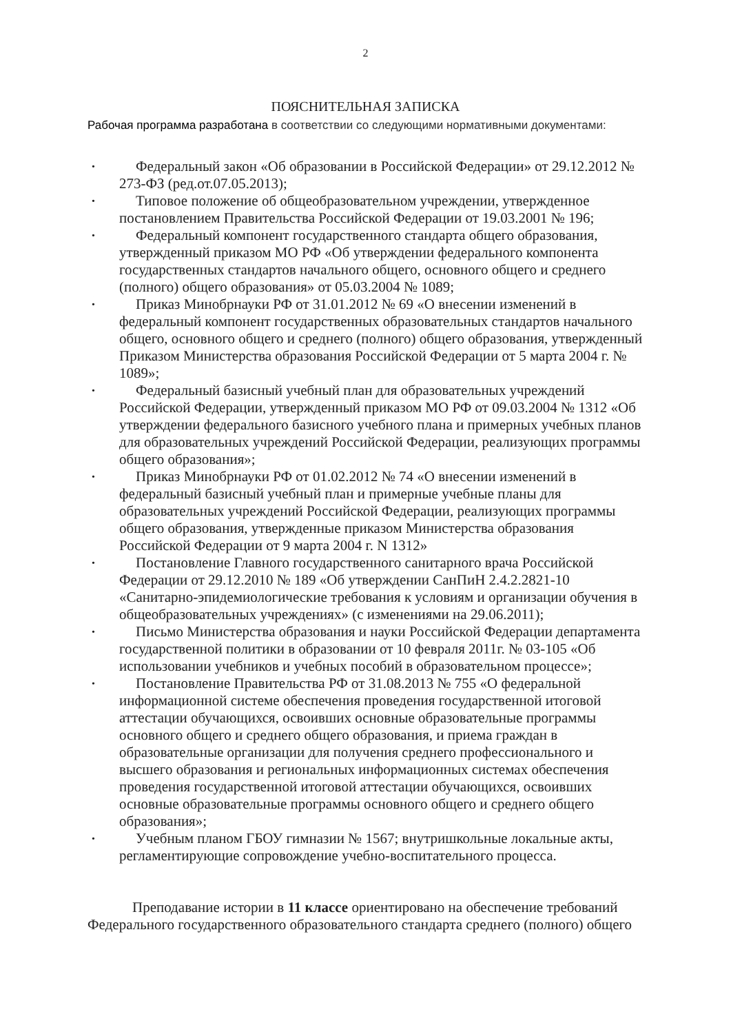2
ПОЯСНИТЕЛЬНАЯ ЗАПИСКА
Рабочая программа разработана в соответствии со следующими нормативными документами:
• Федеральный закон «Об образовании в Российской Федерации» от 29.12.2012 № 273-ФЗ (ред.от.07.05.2013);
• Типовое положение об общеобразовательном учреждении, утвержденное постановлением Правительства Российской Федерации от 19.03.2001 № 196;
• Федеральный компонент государственного стандарта общего образования, утвержденный приказом МО РФ «Об утверждении федерального компонента государственных стандартов начального общего, основного общего и среднего (полного) общего образования» от 05.03.2004 № 1089;
• Приказ Минобрнауки РФ от 31.01.2012 № 69 «О внесении изменений в федеральный компонент государственных образовательных стандартов начального общего, основного общего и среднего (полного) общего образования, утвержденный Приказом Министерства образования Российской Федерации от 5 марта 2004 г. № 1089»;
• Федеральный базисный учебный план для образовательных учреждений Российской Федерации, утвержденный приказом МО РФ от 09.03.2004 № 1312 «Об утверждении федерального базисного учебного плана и примерных учебных планов для образовательных учреждений Российской Федерации, реализующих программы общего образования»;
• Приказ Минобрнауки РФ от 01.02.2012 № 74 «О внесении изменений в федеральный базисный учебный план и примерные учебные планы для образовательных учреждений Российской Федерации, реализующих программы общего образования, утвержденные приказом Министерства образования Российской Федерации от 9 марта 2004 г. N 1312»
• Постановление Главного государственного санитарного врача Российской Федерации от 29.12.2010 № 189 «Об утверждении СанПиН 2.4.2.2821-10 «Санитарно-эпидемиологические требования к условиям и организации обучения в общеобразовательных учреждениях» (с изменениями на 29.06.2011);
• Письмо Министерства образования и науки Российской Федерации департамента государственной политики в образовании от 10 февраля 2011г. № 03-105 «Об использовании учебников и учебных пособий в образовательном процессе»;
• Постановление Правительства РФ от 31.08.2013 № 755 «О федеральной информационной системе обеспечения проведения государственной итоговой аттестации обучающихся, освоивших основные образовательные программы основного общего и среднего общего образования, и приема граждан в образовательные организации для получения среднего профессионального и высшего образования и региональных информационных системах обеспечения проведения государственной итоговой аттестации обучающихся, освоивших основные образовательные программы основного общего и среднего общего образования»;
• Учебным планом ГБОУ гимназии № 1567; внутришкольные локальные акты, регламентирующие сопровождение учебно-воспитательного процесса.
Преподавание истории в 11 классе ориентировано на обеспечение требований Федерального государственного образовательного стандарта среднего (полного) общего